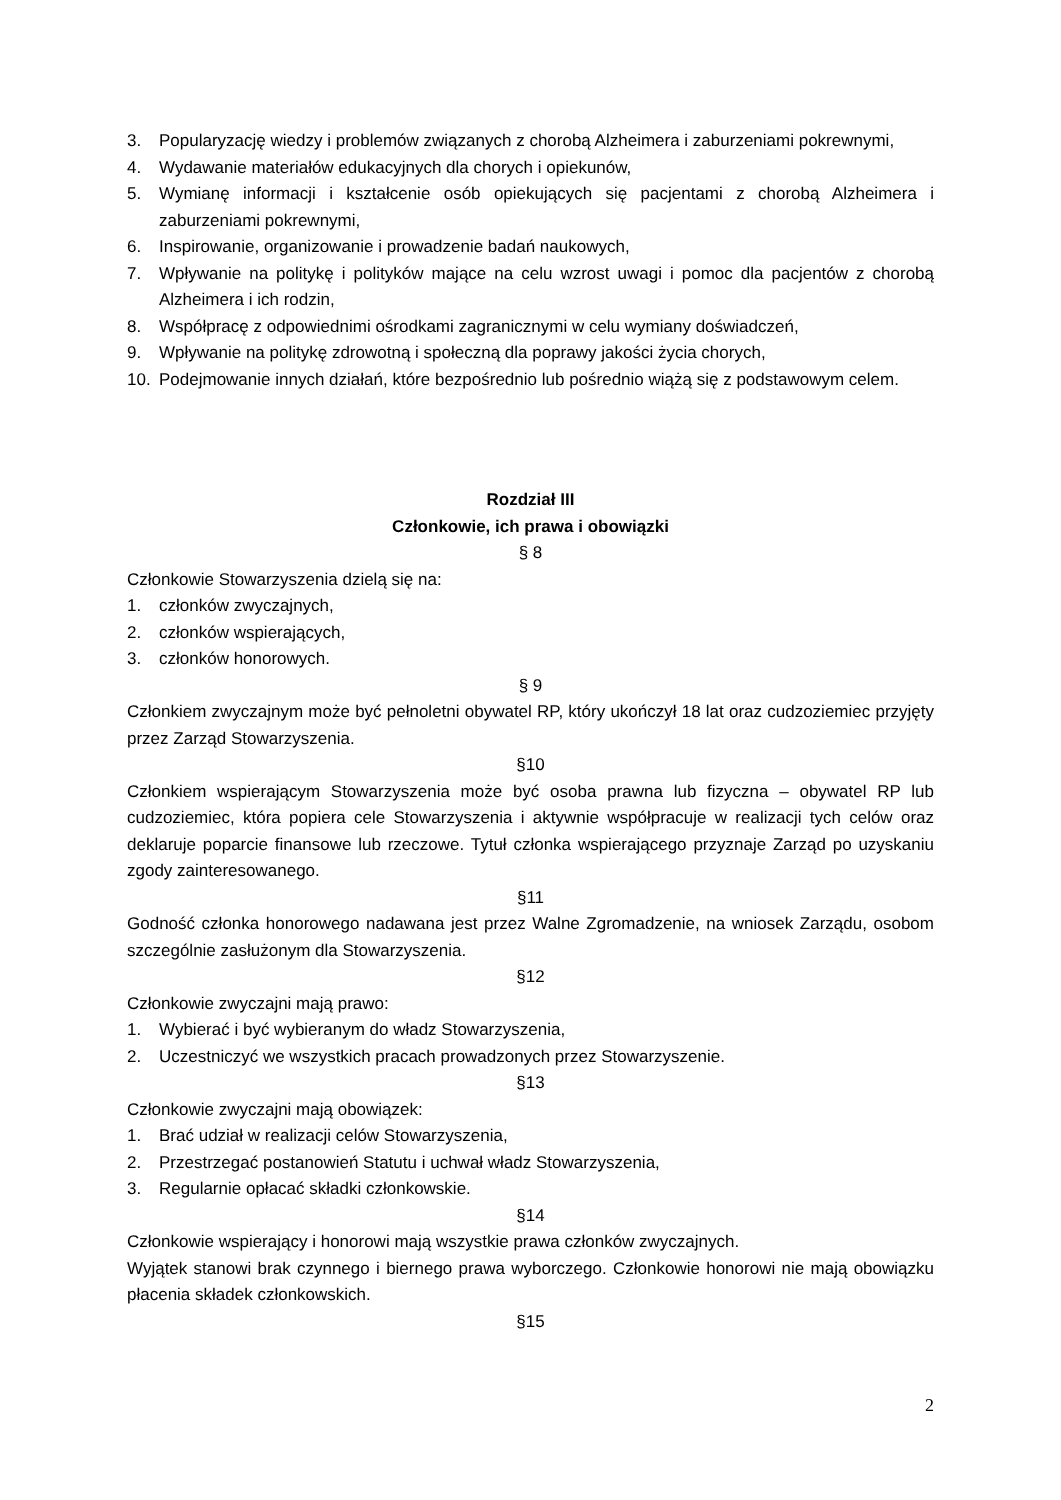3. Popularyzację wiedzy i problemów związanych z chorobą Alzheimera i zaburzeniami pokrewnymi,
4. Wydawanie materiałów edukacyjnych dla chorych i opiekunów,
5. Wymianę informacji i kształcenie osób opiekujących się pacjentami z chorobą Alzheimera i zaburzeniami pokrewnymi,
6. Inspirowanie, organizowanie i prowadzenie badań naukowych,
7. Wpływanie na politykę i polityków mające na celu wzrost uwagi i pomoc dla pacjentów z chorobą Alzheimera i ich rodzin,
8. Współpracę z odpowiednimi ośrodkami zagranicznymi w celu wymiany doświadczeń,
9. Wpływanie na politykę zdrowotną i społeczną dla poprawy jakości życia chorych,
10. Podejmowanie innych działań, które bezpośrednio lub pośrednio wiążą się z podstawowym celem.
Rozdział III
Członkowie, ich prawa i obowiązki
§ 8
Członkowie Stowarzyszenia dzielą się na:
1. członków zwyczajnych,
2. członków wspierających,
3. członków honorowych.
§ 9
Członkiem zwyczajnym może być pełnoletni obywatel RP, który ukończył 18 lat oraz cudzoziemiec przyjęty przez Zarząd Stowarzyszenia.
§10
Członkiem wspierającym Stowarzyszenia może być osoba prawna lub fizyczna – obywatel RP lub cudzoziemiec, która popiera cele Stowarzyszenia i aktywnie współpracuje w realizacji tych celów oraz deklaruje poparcie finansowe lub rzeczowe. Tytuł członka wspierającego przyznaje Zarząd po uzyskaniu zgody zainteresowanego.
§11
Godność członka honorowego nadawana jest przez Walne Zgromadzenie, na wniosek Zarządu, osobom szczególnie zasłużonym dla Stowarzyszenia.
§12
Członkowie zwyczajni mają prawo:
1. Wybierać i być wybieranym do władz Stowarzyszenia,
2. Uczestniczyć we wszystkich pracach prowadzonych przez Stowarzyszenie.
§13
Członkowie zwyczajni mają obowiązek:
1. Brać udział w realizacji celów Stowarzyszenia,
2. Przestrzegać postanowień Statutu i uchwał władz Stowarzyszenia,
3. Regularnie opłacać składki członkowskie.
§14
Członkowie wspierający i honorowi mają wszystkie prawa członków zwyczajnych.
Wyjątek stanowi brak czynnego i biernego prawa wyborczego. Członkowie honorowi nie mają obowiązku płacenia składek członkowskich.
§15
2